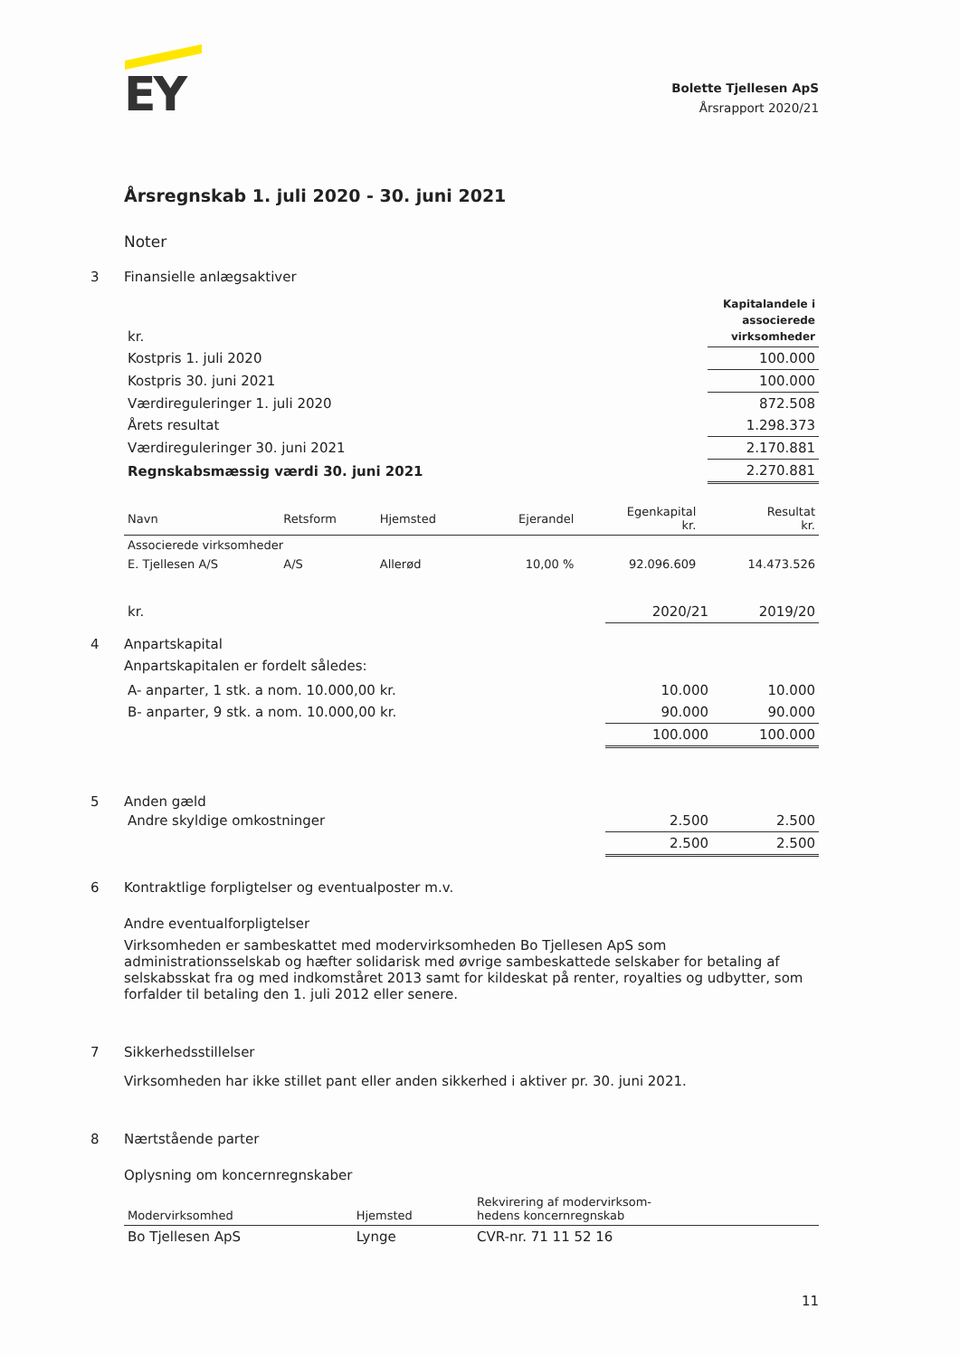EY
Bolette Tjellesen ApS
Årsrapport 2020/21
Årsregnskab 1. juli 2020 - 30. juni 2021
Noter
3 Finansielle anlægsaktiver
| kr. | Kapitalandele i associerede virksomheder |
| --- | --- |
| Kostpris 1. juli 2020 | 100.000 |
| Kostpris 30. juni 2021 | 100.000 |
| Værdireguleringer 1. juli 2020 | 872.508 |
| Årets resultat | 1.298.373 |
| Værdireguleringer 30. juni 2021 | 2.170.881 |
| Regnskabsmæssig værdi 30. juni 2021 | 2.270.881 |
| Navn | Retsform | Hjemsted | Ejerandel | Egenkapital kr. | Resultat kr. |
| --- | --- | --- | --- | --- | --- |
| Associerede virksomheder | | | | | |
| E. Tjellesen A/S | A/S | Allerød | 10,00 % | 92.096.609 | 14.473.526 |
| kr. | 2020/21 | 2019/20 |
4 Anpartskapital
Anpartskapitalen er fordelt således:
| A- anparter, 1 stk. a nom. 10.000,00 kr. | 10.000 | 10.000 |
| B- anparter, 9 stk. a nom. 10.000,00 kr. | 90.000 | 90.000 |
| | 100.000 | 100.000 |
5 Anden gæld
| Andre skyldige omkostninger | 2.500 | 2.500 |
| | 2.500 | 2.500 |
6 Kontraktlige forpligtelser og eventualposter m.v.
Andre eventualforpligtelser
Virksomheden er sambeskattet med modervirksomheden Bo Tjellesen ApS som administrationsselskab og hæfter solidarisk med øvrige sambeskattede selskaber for betaling af selskabsskat fra og med indkomståret 2013 samt for kildeskat på renter, royalties og udbytter, som forfalder til betaling den 1. juli 2012 eller senere.
7 Sikkerhedsstillelser
Virksomheden har ikke stillet pant eller anden sikkerhed i aktiver pr. 30. juni 2021.
8 Nærtstående parter
Oplysning om koncernregnskaber
| Modervirksomhed | Hjemsted | Rekvirering af modervirksom- hedens koncernregnskab |
| --- | --- | --- |
| Bo Tjellesen ApS | Lynge | CVR-nr. 71 11 52 16 |
11